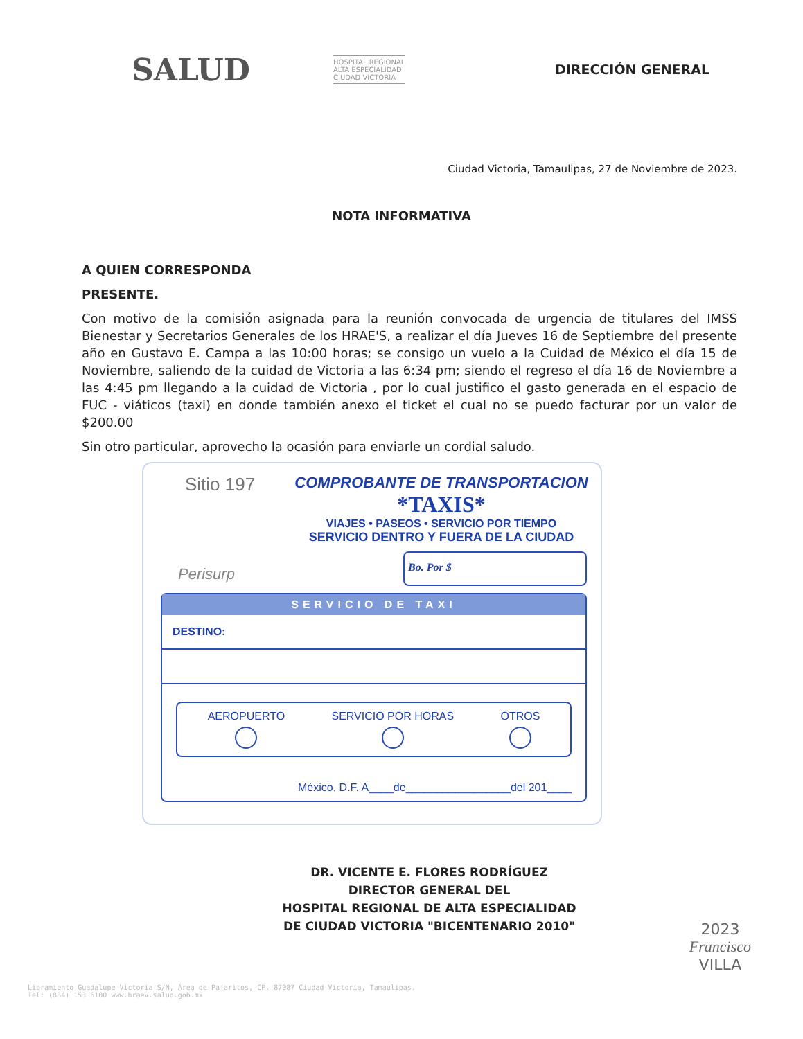SALUD HOSPITAL REGIONAL
ALTA ESPECIALIDAD
CIUDAD VICTORIA DIRECCIÓN GENERAL
Ciudad Victoria, Tamaulipas, 27 de Noviembre de 2023.
NOTA INFORMATIVA
A QUIEN CORRESPONDA
PRESENTE.
Con motivo de la comisión asignada para la reunión convocada de urgencia de titulares del IMSS Bienestar y Secretarios Generales de los HRAE'S, a realizar el día Jueves 16 de Septiembre del presente año en Gustavo E. Campa a las 10:00 horas; se consigo un vuelo a la Cuidad de México el día 15 de Noviembre, saliendo de la cuidad de Victoria a las 6:34 pm; siendo el regreso el día 16 de Noviembre a las 4:45 pm llegando a la cuidad de Victoria , por lo cual justifico el gasto generada en el espacio de FUC - viáticos (taxi) en donde también anexo el ticket el cual no se puedo facturar por un valor de $200.00
Sin otro particular, aprovecho la ocasión para enviarle un cordial saludo.
Sitio 197
COMPROBANTE DE TRANSPORTACION
*TAXIS*
VIAJES • PASEOS • SERVICIO POR TIEMPO
SERVICIO DENTRO Y FUERA DE LA CIUDAD
Perisurp
Bo. Por $
SERVICIO DE TAXI
DESTINO:
AEROPUERTO SERVICIO POR HORAS OTROS
México, D.F. A____de_________________del 201____
DR. VICENTE E. FLORES RODRÍGUEZ
DIRECTOR GENERAL DEL
HOSPITAL REGIONAL DE ALTA ESPECIALIDAD
DE CIUDAD VICTORIA "BICENTENARIO 2010"
Libramiento Guadalupe Victoria S/N, Área de Pajaritos, CP. 87087 Ciudad Victoria, Tamaulipas.
Tel: (834) 153 6100 www.hraev.salud.gob.mx
2023
Francisco
VILLA